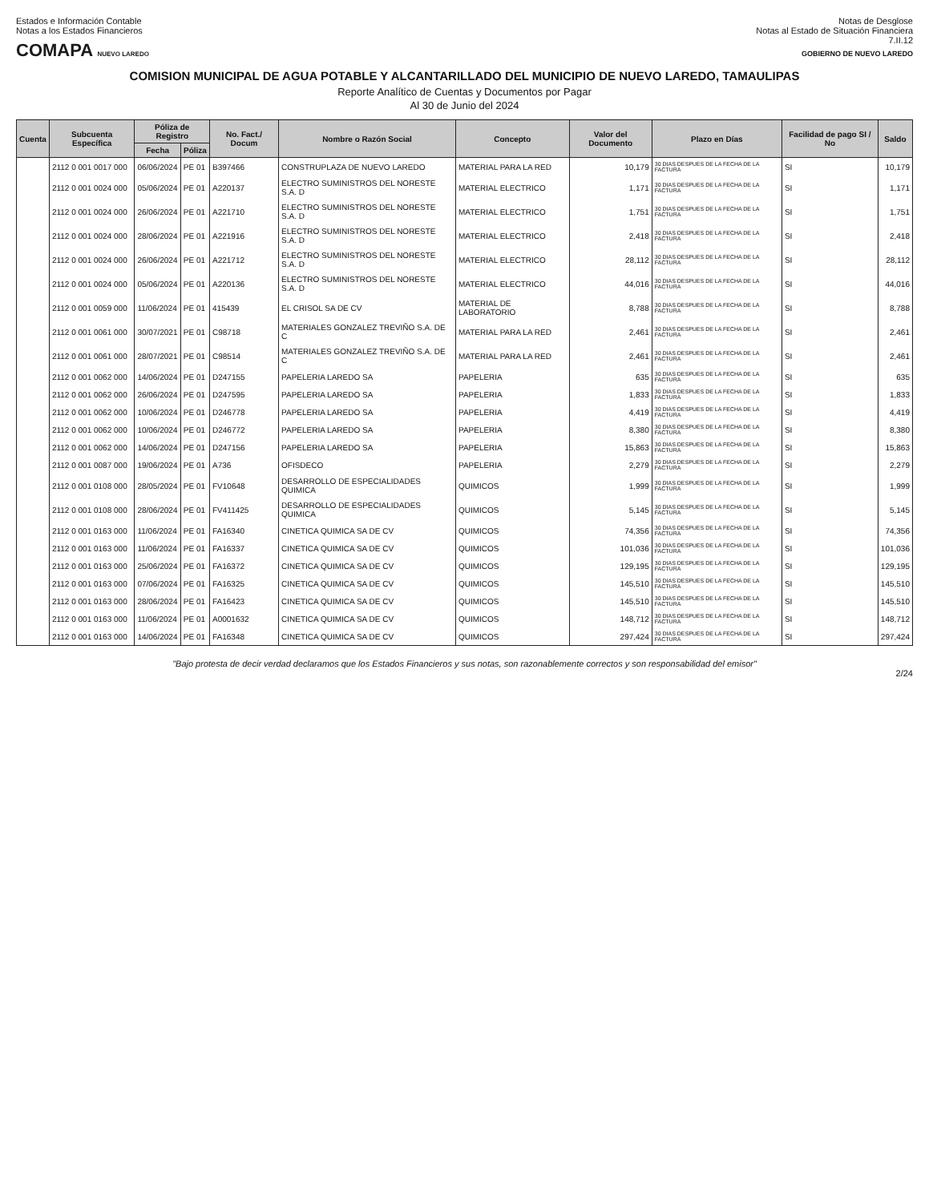Estados e Información Contable
Notas a los Estados Financieros
COMAPA NUEVO LAREDO
Notas de Desglose
Notas al Estado de Situación Financiera
7.II.12
GOBIERNO DE NUEVO LAREDO
COMISION MUNICIPAL DE AGUA POTABLE Y ALCANTARILLADO DEL MUNICIPIO DE NUEVO LAREDO, TAMAULIPAS
Reporte Analítico de Cuentas y Documentos por Pagar
Al 30 de Junio del 2024
| Cuenta | Subcuenta Específica | Póliza de Registro | | No. Fact./ Docum | Nombre o Razón Social | Concepto | Valor del Documento | Plazo en Días | Facilidad de pago SI / No | Saldo |
| --- | --- | --- | --- | --- | --- | --- | --- | --- | --- | --- |
| | | Fecha | Póliza | | | | | | | |
| | 2112 0 001 0017 000 | 06/06/2024 | PE 01 | B397466 | CONSTRUPLAZA DE NUEVO LAREDO | MATERIAL PARA LA RED | 10,179 | 30 DIAS DESPUES DE LA FECHA DE LA FACTURA | SI | 10,179 |
| | 2112 0 001 0024 000 | 05/06/2024 | PE 01 | A220137 | ELECTRO SUMINISTROS DEL NORESTE S.A. D | MATERIAL ELECTRICO | 1,171 | 30 DIAS DESPUES DE LA FECHA DE LA FACTURA | SI | 1,171 |
| | 2112 0 001 0024 000 | 26/06/2024 | PE 01 | A221710 | ELECTRO SUMINISTROS DEL NORESTE S.A. D | MATERIAL ELECTRICO | 1,751 | 30 DIAS DESPUES DE LA FECHA DE LA FACTURA | SI | 1,751 |
| | 2112 0 001 0024 000 | 28/06/2024 | PE 01 | A221916 | ELECTRO SUMINISTROS DEL NORESTE S.A. D | MATERIAL ELECTRICO | 2,418 | 30 DIAS DESPUES DE LA FECHA DE LA FACTURA | SI | 2,418 |
| | 2112 0 001 0024 000 | 26/06/2024 | PE 01 | A221712 | ELECTRO SUMINISTROS DEL NORESTE S.A. D | MATERIAL ELECTRICO | 28,112 | 30 DIAS DESPUES DE LA FECHA DE LA FACTURA | SI | 28,112 |
| | 2112 0 001 0024 000 | 05/06/2024 | PE 01 | A220136 | ELECTRO SUMINISTROS DEL NORESTE S.A. D | MATERIAL ELECTRICO | 44,016 | 30 DIAS DESPUES DE LA FECHA DE LA FACTURA | SI | 44,016 |
| | 2112 0 001 0059 000 | 11/06/2024 | PE 01 | 415439 | EL CRISOL SA DE CV | MATERIAL DE LABORATORIO | 8,788 | 30 DIAS DESPUES DE LA FECHA DE LA FACTURA | SI | 8,788 |
| | 2112 0 001 0061 000 | 30/07/2021 | PE 01 | C98718 | MATERIALES GONZALEZ TREVIÑO S.A. DE C | MATERIAL PARA LA RED | 2,461 | 30 DIAS DESPUES DE LA FECHA DE LA FACTURA | SI | 2,461 |
| | 2112 0 001 0061 000 | 28/07/2021 | PE 01 | C98514 | MATERIALES GONZALEZ TREVIÑO S.A. DE C | MATERIAL PARA LA RED | 2,461 | 30 DIAS DESPUES DE LA FECHA DE LA FACTURA | SI | 2,461 |
| | 2112 0 001 0062 000 | 14/06/2024 | PE 01 | D247155 | PAPELERIA LAREDO SA | PAPELERIA | 635 | 30 DIAS DESPUES DE LA FECHA DE LA FACTURA | SI | 635 |
| | 2112 0 001 0062 000 | 26/06/2024 | PE 01 | D247595 | PAPELERIA LAREDO SA | PAPELERIA | 1,833 | 30 DIAS DESPUES DE LA FECHA DE LA FACTURA | SI | 1,833 |
| | 2112 0 001 0062 000 | 10/06/2024 | PE 01 | D246778 | PAPELERIA LAREDO SA | PAPELERIA | 4,419 | 30 DIAS DESPUES DE LA FECHA DE LA FACTURA | SI | 4,419 |
| | 2112 0 001 0062 000 | 10/06/2024 | PE 01 | D246772 | PAPELERIA LAREDO SA | PAPELERIA | 8,380 | 30 DIAS DESPUES DE LA FECHA DE LA FACTURA | SI | 8,380 |
| | 2112 0 001 0062 000 | 14/06/2024 | PE 01 | D247156 | PAPELERIA LAREDO SA | PAPELERIA | 15,863 | 30 DIAS DESPUES DE LA FECHA DE LA FACTURA | SI | 15,863 |
| | 2112 0 001 0087 000 | 19/06/2024 | PE 01 | A736 | OFISDECO | PAPELERIA | 2,279 | 30 DIAS DESPUES DE LA FECHA DE LA FACTURA | SI | 2,279 |
| | 2112 0 001 0108 000 | 28/05/2024 | PE 01 | FV10648 | DESARROLLO DE ESPECIALIDADES QUIMICA | QUIMICOS | 1,999 | 30 DIAS DESPUES DE LA FECHA DE LA FACTURA | SI | 1,999 |
| | 2112 0 001 0108 000 | 28/06/2024 | PE 01 | FV411425 | DESARROLLO DE ESPECIALIDADES QUIMICA | QUIMICOS | 5,145 | 30 DIAS DESPUES DE LA FECHA DE LA FACTURA | SI | 5,145 |
| | 2112 0 001 0163 000 | 11/06/2024 | PE 01 | FA16340 | CINETICA QUIMICA SA DE CV | QUIMICOS | 74,356 | 30 DIAS DESPUES DE LA FECHA DE LA FACTURA | SI | 74,356 |
| | 2112 0 001 0163 000 | 11/06/2024 | PE 01 | FA16337 | CINETICA QUIMICA SA DE CV | QUIMICOS | 101,036 | 30 DIAS DESPUES DE LA FECHA DE LA FACTURA | SI | 101,036 |
| | 2112 0 001 0163 000 | 25/06/2024 | PE 01 | FA16372 | CINETICA QUIMICA SA DE CV | QUIMICOS | 129,195 | 30 DIAS DESPUES DE LA FECHA DE LA FACTURA | SI | 129,195 |
| | 2112 0 001 0163 000 | 07/06/2024 | PE 01 | FA16325 | CINETICA QUIMICA SA DE CV | QUIMICOS | 145,510 | 30 DIAS DESPUES DE LA FECHA DE LA FACTURA | SI | 145,510 |
| | 2112 0 001 0163 000 | 28/06/2024 | PE 01 | FA16423 | CINETICA QUIMICA SA DE CV | QUIMICOS | 145,510 | 30 DIAS DESPUES DE LA FECHA DE LA FACTURA | SI | 145,510 |
| | 2112 0 001 0163 000 | 11/06/2024 | PE 01 | A0001632 | CINETICA QUIMICA SA DE CV | QUIMICOS | 148,712 | 30 DIAS DESPUES DE LA FECHA DE LA FACTURA | SI | 148,712 |
| | 2112 0 001 0163 000 | 14/06/2024 | PE 01 | FA16348 | CINETICA QUIMICA SA DE CV | QUIMICOS | 297,424 | 30 DIAS DESPUES DE LA FECHA DE LA FACTURA | SI | 297,424 |
"Bajo protesta de decir verdad declaramos que los Estados Financieros y sus notas, son razonablemente correctos y son responsabilidad del emisor"
2/24